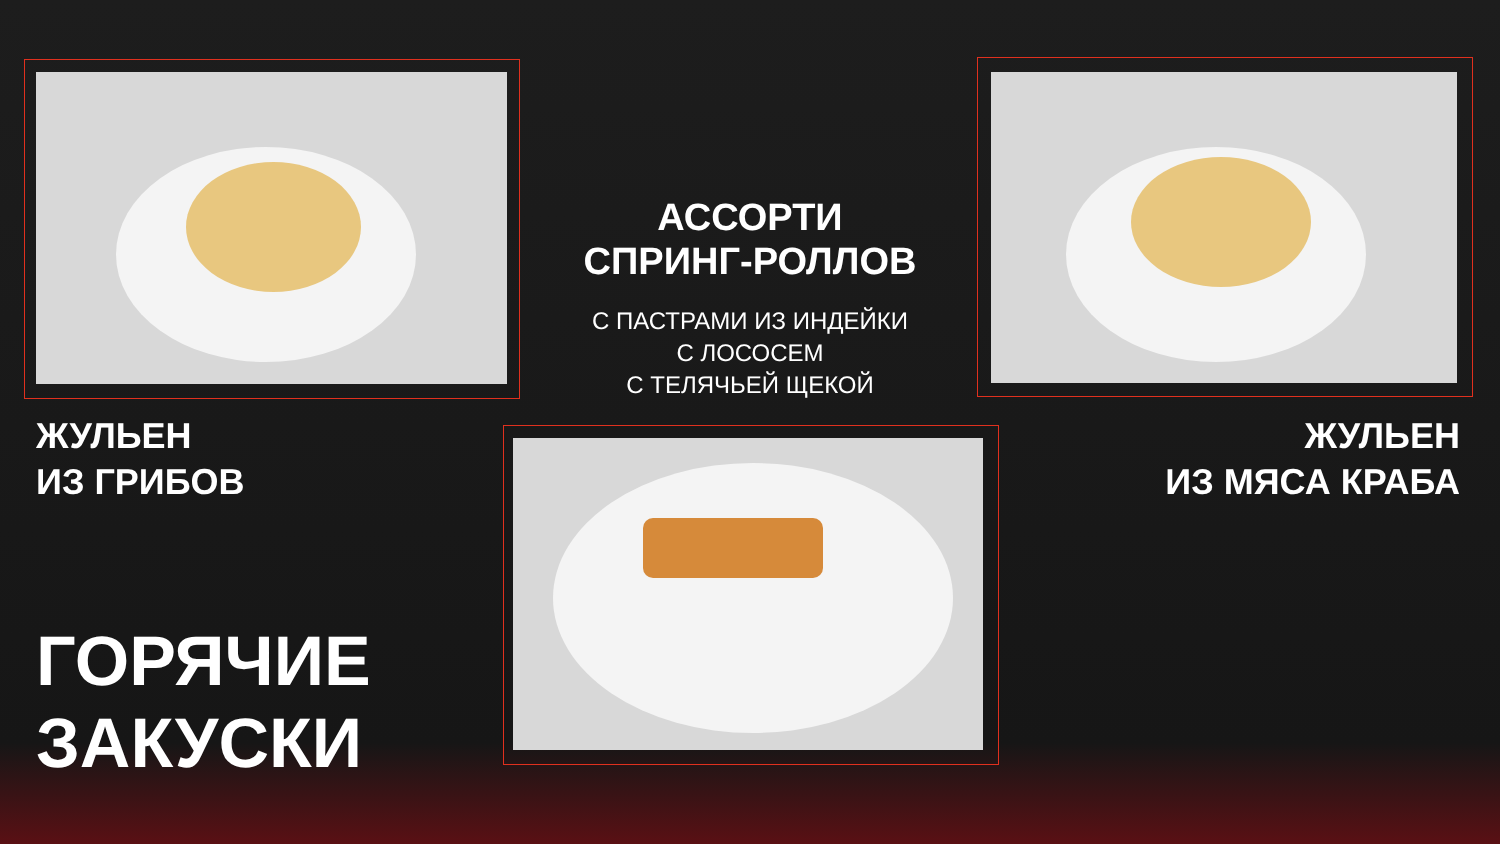АССОРТИ
СПРИНГ-РОЛЛОВ
С ПАСТРАМИ ИЗ ИНДЕЙКИ
С ЛОСОСЕМ
С ТЕЛЯЧЬЕЙ ЩЕКОЙ
ЖУЛЬЕН
ИЗ ГРИБОВ
ЖУЛЬЕН
ИЗ МЯСА КРАБА
ГОРЯЧИЕ
ЗАКУСКИ